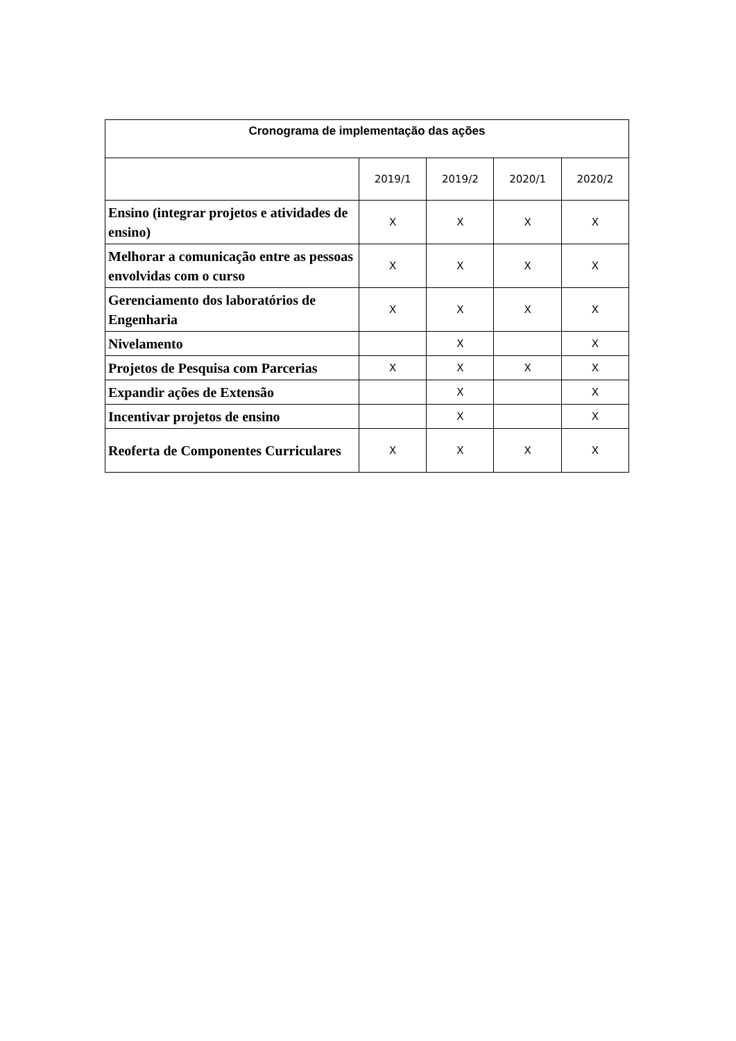| Cronograma de implementação das ações | | | | |
| --- | --- | --- | --- | --- |
| | 2019/1 | 2019/2 | 2020/1 | 2020/2 |
| Ensino (integrar projetos e atividades de ensino) | X | X | X | X |
| Melhorar a comunicação entre as pessoas envolvidas com o curso | X | X | X | X |
| Gerenciamento dos laboratórios de Engenharia | X | X | X | X |
| Nivelamento | | X | | X |
| Projetos de Pesquisa com Parcerias | X | X | X | X |
| Expandir ações de Extensão | | X | | X |
| Incentivar projetos de ensino | | X | | X |
| Reoferta de Componentes Curriculares | X | X | X | X |